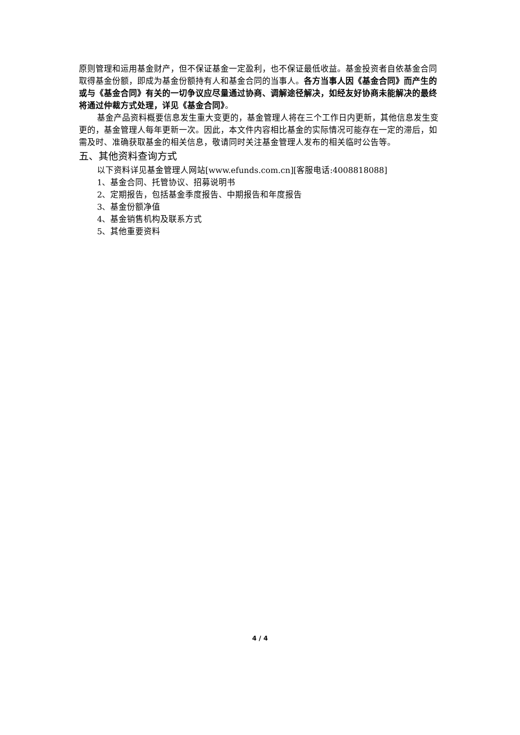原则管理和运用基金财产，但不保证基金一定盈利，也不保证最低收益。基金投资者自依基金合同取得基金份额，即成为基金份额持有人和基金合同的当事人。各方当事人因《基金合同》而产生的或与《基金合同》有关的一切争议应尽量通过协商、调解途径解决，如经友好协商未能解决的最终将通过仲裁方式处理，详见《基金合同》。
基金产品资料概要信息发生重大变更的，基金管理人将在三个工作日内更新，其他信息发生变更的，基金管理人每年更新一次。因此，本文件内容相比基金的实际情况可能存在一定的滞后，如需及时、准确获取基金的相关信息，敬请同时关注基金管理人发布的相关临时公告等。
五、其他资料查询方式
以下资料详见基金管理人网站[www.efunds.com.cn][客服电话:4008818088]
1、基金合同、托管协议、招募说明书
2、定期报告，包括基金季度报告、中期报告和年度报告
3、基金份额净值
4、基金销售机构及联系方式
5、其他重要资料
4 / 4